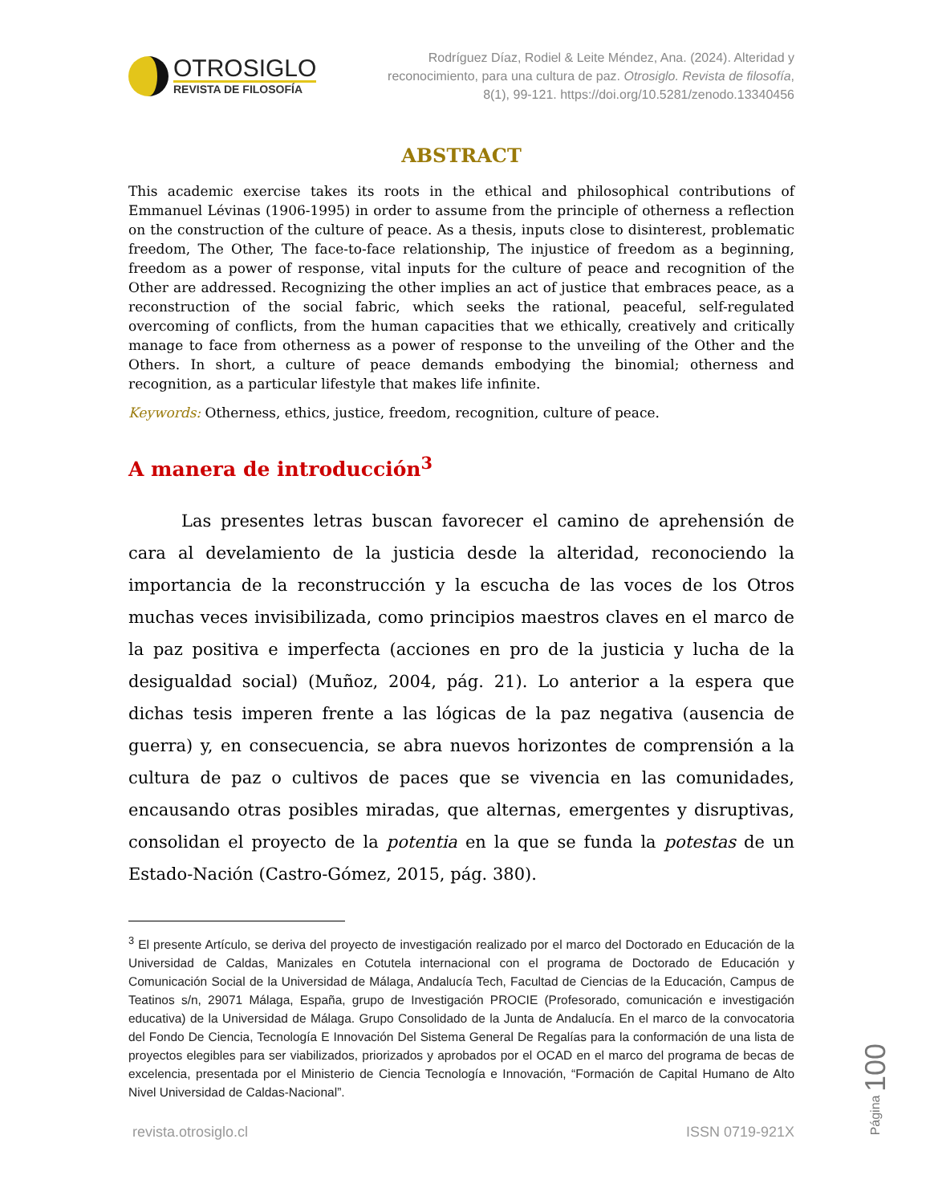OTROSIGLO
REVISTA DE FILOSOFÍA
Rodríguez Díaz, Rodiel & Leite Méndez, Ana. (2024). Alteridad y reconocimiento, para una cultura de paz. Otrosiglo. Revista de filosofía, 8(1), 99-121. https://doi.org/10.5281/zenodo.13340456
ABSTRACT
This academic exercise takes its roots in the ethical and philosophical contributions of Emmanuel Lévinas (1906-1995) in order to assume from the principle of otherness a reflection on the construction of the culture of peace. As a thesis, inputs close to disinterest, problematic freedom, The Other, The face-to-face relationship, The injustice of freedom as a beginning, freedom as a power of response, vital inputs for the culture of peace and recognition of the Other are addressed. Recognizing the other implies an act of justice that embraces peace, as a reconstruction of the social fabric, which seeks the rational, peaceful, self-regulated overcoming of conflicts, from the human capacities that we ethically, creatively and critically manage to face from otherness as a power of response to the unveiling of the Other and the Others. In short, a culture of peace demands embodying the binomial; otherness and recognition, as a particular lifestyle that makes life infinite.
Keywords: Otherness, ethics, justice, freedom, recognition, culture of peace.
A manera de introducción<sup>3</sup>
Las presentes letras buscan favorecer el camino de aprehensión de cara al develamiento de la justicia desde la alteridad, reconociendo la importancia de la reconstrucción y la escucha de las voces de los Otros muchas veces invisibilizada, como principios maestros claves en el marco de la paz positiva e imperfecta (acciones en pro de la justicia y lucha de la desigualdad social) (Muñoz, 2004, pág. 21). Lo anterior a la espera que dichas tesis imperen frente a las lógicas de la paz negativa (ausencia de guerra) y, en consecuencia, se abra nuevos horizontes de comprensión a la cultura de paz o cultivos de paces que se vivencia en las comunidades, encausando otras posibles miradas, que alternas, emergentes y disruptivas, consolidan el proyecto de la potentia en la que se funda la potestas de un Estado-Nación (Castro-Gómez, 2015, pág. 380).
<sup>3</sup> El presente Artículo, se deriva del proyecto de investigación realizado por el marco del Doctorado en Educación de la Universidad de Caldas, Manizales en Cotutela internacional con el programa de Doctorado de Educación y Comunicación Social de la Universidad de Málaga, Andalucía Tech, Facultad de Ciencias de la Educación, Campus de Teatinos s/n, 29071 Málaga, España, grupo de Investigación PROCIE (Profesorado, comunicación e investigación educativa) de la Universidad de Málaga. Grupo Consolidado de la Junta de Andalucía. En el marco de la convocatoria del Fondo De Ciencia, Tecnología E Innovación Del Sistema General De Regalías para la conformación de una lista de proyectos elegibles para ser viabilizados, priorizados y aprobados por el OCAD en el marco del programa de becas de excelencia, presentada por el Ministerio de Ciencia Tecnología e Innovación, “Formación de Capital Humano de Alto Nivel Universidad de Caldas-Nacional”.
revista.otrosiglo.cl ISSN 0719-921X
Página 100